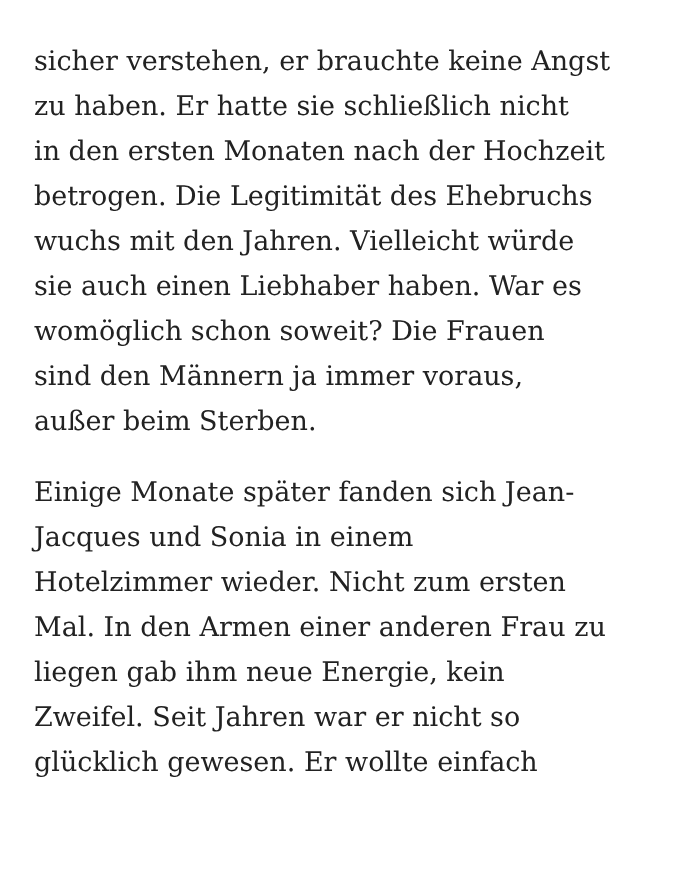sicher verstehen, er brauchte keine Angst
zu haben. Er hatte sie schließlich nicht
in den ersten Monaten nach der Hochzeit
betrogen. Die Legitimität des Ehebruchs
wuchs mit den Jahren. Vielleicht würde
sie auch einen Liebhaber haben. War es
womöglich schon soweit? Die Frauen
sind den Männern ja immer voraus,
außer beim Sterben.
Einige Monate später fanden sich Jean-
Jacques und Sonia in einem
Hotelzimmer wieder. Nicht zum ersten
Mal. In den Armen einer anderen Frau zu
liegen gab ihm neue Energie, kein
Zweifel. Seit Jahren war er nicht so
glücklich gewesen. Er wollte einfach